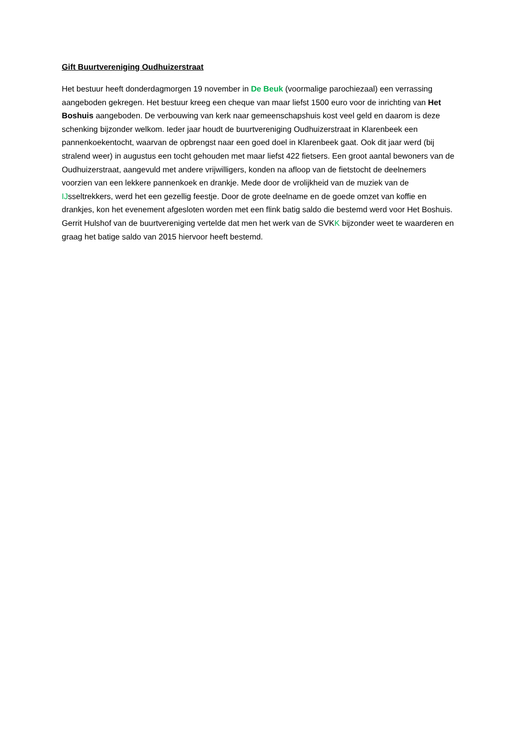Gift Buurtvereniging Oudhuizerstraat
Het bestuur heeft donderdagmorgen 19 november in De Beuk (voormalige parochiezaal) een verrassing aangeboden gekregen. Het bestuur kreeg een cheque van maar liefst 1500 euro voor de inrichting van Het Boshuis aangeboden. De verbouwing van kerk naar gemeenschapshuis kost veel geld en daarom is deze schenking bijzonder welkom. Ieder jaar houdt de buurtvereniging Oudhuizerstraat in Klarenbeek een pannenkoekentocht, waarvan de opbrengst naar een goed doel in Klarenbeek gaat. Ook dit jaar werd (bij stralend weer) in augustus een tocht gehouden met maar liefst 422 fietsers. Een groot aantal bewoners van de Oudhuizerstraat, aangevuld met andere vrijwilligers, konden na afloop van de fietstocht de deelnemers voorzien van een lekkere pannenkoek en drankje. Mede door de vrolijkheid van de muziek van de IJsseltrekkers, werd het een gezellig feestje. Door de grote deelname en de goede omzet van koffie en drankjes, kon het evenement afgesloten worden met een flink batig saldo die bestemd werd voor Het Boshuis. Gerrit Hulshof van de buurtvereniging vertelde dat men het werk van de SVKK bijzonder weet te waarderen en graag het batige saldo van 2015 hiervoor heeft bestemd.